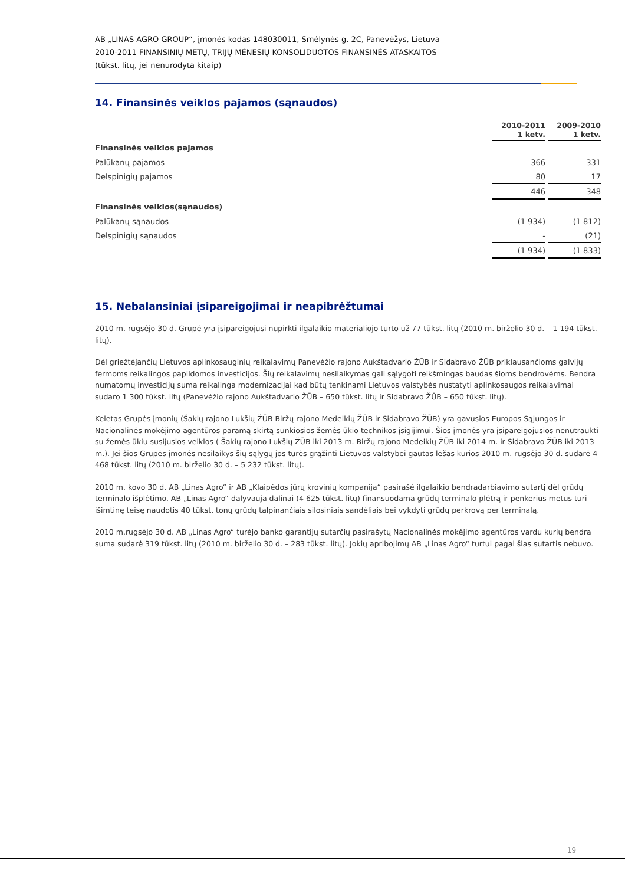AB „LINAS AGRO GROUP“, įmonės kodas 148030011, Smėlynės g. 2C, Panevėžys, Lietuva
2010-2011 FINANSINIŲ METŲ, TRIJŲ MĖNESIŲ KONSOLIDUOTOS FINANSINĖS ATASKAITOS
(tūkst. litų, jei nenurodyta kitaip)
14. Finansinės veiklos pajamos (sąnaudos)
| | 2010-2011 1 ketv. | | 2009-2010 1 ketv. |
| Finansinės veiklos pajamos | | | |
| Palūkanų pajamos | 366 | | 331 |
| Delspinigių pajamos | 80 | | 17 |
| | 446 | | 348 |
| Finansinės veiklos(sąnaudos) | | | |
| Palūkanų sąnaudos | (1 934) | | (1 812) |
| Delspinigių sąnaudos | - | | (21) |
| | (1 934) | | (1 833) |
15. Nebalansiniai įsipareigojimai ir neapibrėžtumai
2010 m. rugsėjo 30 d. Grupė yra įsipareigojusi nupirkti ilgalaikio materialiojo turto už 77 tūkst. litų (2010 m. birželio 30 d. – 1 194 tūkst. litų).
Dėl griežtėjančių Lietuvos aplinkosauginių reikalavimų Panevėžio rajono Aukštadvario ŽŪB ir Sidabravo ŽŪB priklausančioms galvijų fermoms reikalingos papildomos investicijos. Šių reikalavimų nesilaikymas gali sąlygoti reikšmingas baudas šioms bendrovėms. Bendra numatomų investicijų suma reikalinga modernizacijai kad būtų tenkinami Lietuvos valstybės nustatyti aplinkosaugos reikalavimai sudaro 1 300 tūkst. litų (Panevėžio rajono Aukštadvario ŽŪB – 650 tūkst. litų ir Sidabravo ŽŪB – 650 tūkst. litų).
Keletas Grupės įmonių (Šakių rajono Lukšių ŽŪB Biržų rajono Medeikių ŽŪB ir Sidabravo ŽŪB) yra gavusios Europos Sąjungos ir Nacionalinės mokėjimo agentūros paramą skirtą sunkiosios žemės ūkio technikos įsigijimui. Šios įmonės yra įsipareigojusios nenutraukti su žemės ūkiu susijusios veiklos ( Šakių rajono Lukšių ŽŪB iki 2013 m. Biržų rajono Medeikių ŽŪB iki 2014 m. ir Sidabravo ŽŪB iki 2013 m.). Jei šios Grupės įmonės nesilaikys šių sąlygų jos turės grąžinti Lietuvos valstybei gautas lėšas kurios 2010 m. rugsėjo 30 d. sudarė 4 468 tūkst. litų (2010 m. birželio 30 d. – 5 232 tūkst. litų).
2010 m. kovo 30 d. AB „Linas Agro“ ir AB „Klaipėdos jūrų krovinių kompanija“ pasirašė ilgalaikio bendradarbiavimo sutartį dėl grūdų terminalo išplėtimo. AB „Linas Agro“ dalyvauja dalinai (4 625 tūkst. litų) finansuodama grūdų terminalo plėtrą ir penkerius metus turi išimtinę teisę naudotis 40 tūkst. tonų grūdų talpinančiais silosiniais sandėliais bei vykdyti grūdų perkrovą per terminalą.
2010 m.rugsėjo 30 d. AB „Linas Agro“ turėjo banko garantijų sutarčių pasirašytų Nacionalinės mokėjimo agentūros vardu kurių bendra suma sudarė 319 tūkst. litų (2010 m. birželio 30 d. – 283 tūkst. litų). Jokių apribojimų AB „Linas Agro“ turtui pagal šias sutartis nebuvo.
19